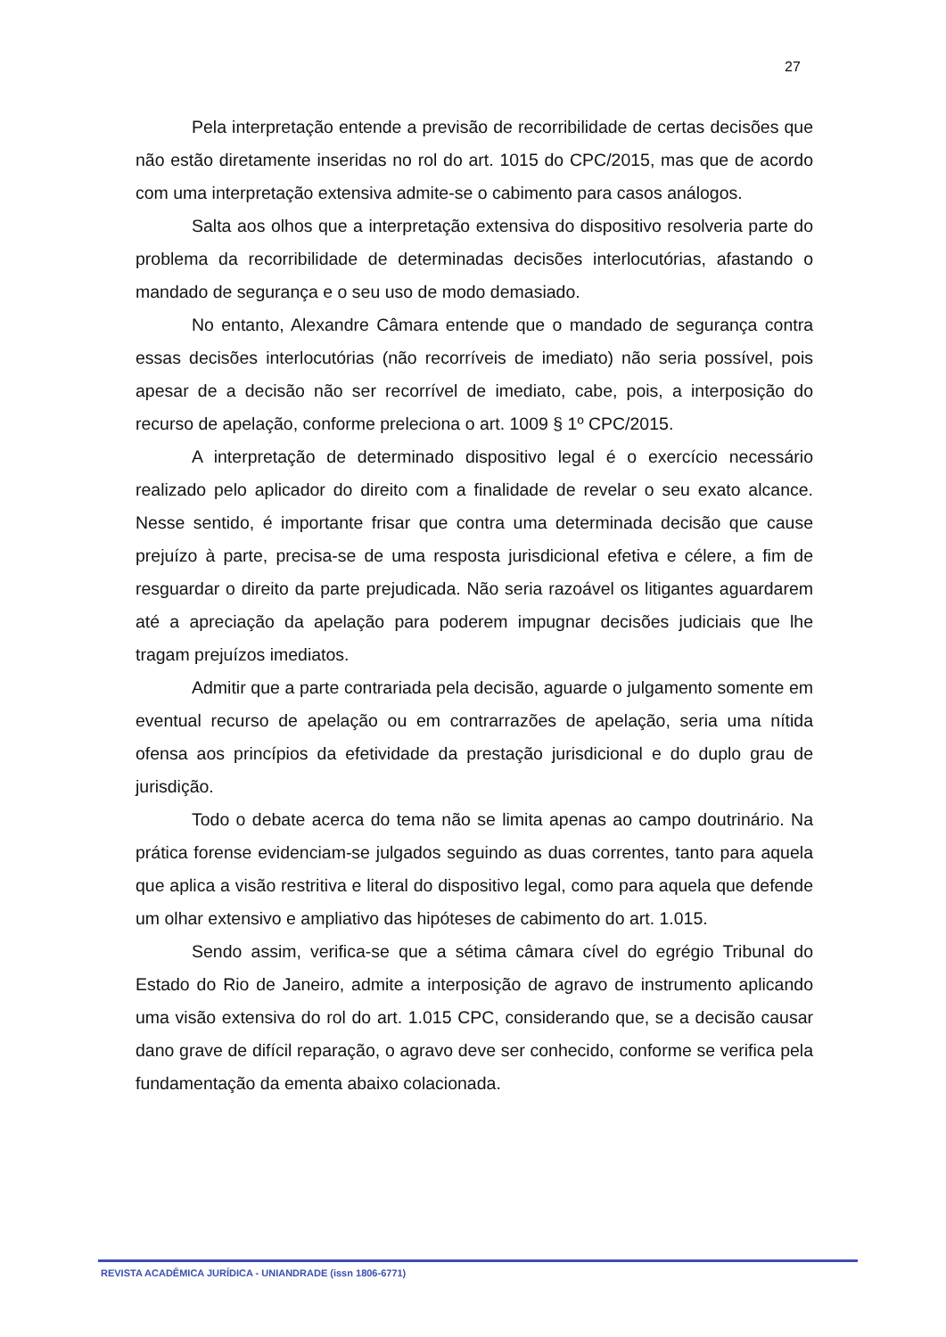27
Pela interpretação entende a previsão de recorribilidade de certas decisões que não estão diretamente inseridas no rol do art. 1015 do CPC/2015, mas que de acordo com uma interpretação extensiva admite-se o cabimento para casos análogos.
Salta aos olhos que a interpretação extensiva do dispositivo resolveria parte do problema da recorribilidade de determinadas decisões interlocutórias, afastando o mandado de segurança e o seu uso de modo demasiado.
No entanto, Alexandre Câmara entende que o mandado de segurança contra essas decisões interlocutórias (não recorríveis de imediato) não seria possível, pois apesar de a decisão não ser recorrível de imediato, cabe, pois, a interposição do recurso de apelação, conforme preleciona o art. 1009 § 1º CPC/2015.
A interpretação de determinado dispositivo legal é o exercício necessário realizado pelo aplicador do direito com a finalidade de revelar o seu exato alcance. Nesse sentido, é importante frisar que contra uma determinada decisão que cause prejuízo à parte, precisa-se de uma resposta jurisdicional efetiva e célere, a fim de resguardar o direito da parte prejudicada. Não seria razoável os litigantes aguardarem até a apreciação da apelação para poderem impugnar decisões judiciais que lhe tragam prejuízos imediatos.
Admitir que a parte contrariada pela decisão, aguarde o julgamento somente em eventual recurso de apelação ou em contrarrazões de apelação, seria uma nítida ofensa aos princípios da efetividade da prestação jurisdicional e do duplo grau de jurisdição.
Todo o debate acerca do tema não se limita apenas ao campo doutrinário. Na prática forense evidenciam-se julgados seguindo as duas correntes, tanto para aquela que aplica a visão restritiva e literal do dispositivo legal, como para aquela que defende um olhar extensivo e ampliativo das hipóteses de cabimento do art. 1.015.
Sendo assim, verifica-se que a sétima câmara cível do egrégio Tribunal do Estado do Rio de Janeiro, admite a interposição de agravo de instrumento aplicando uma visão extensiva do rol do art. 1.015 CPC, considerando que, se a decisão causar dano grave de difícil reparação, o agravo deve ser conhecido, conforme se verifica pela fundamentação da ementa abaixo colacionada.
REVISTA ACADÊMICA JURÍDICA - UNIANDRADE (issn 1806-6771)